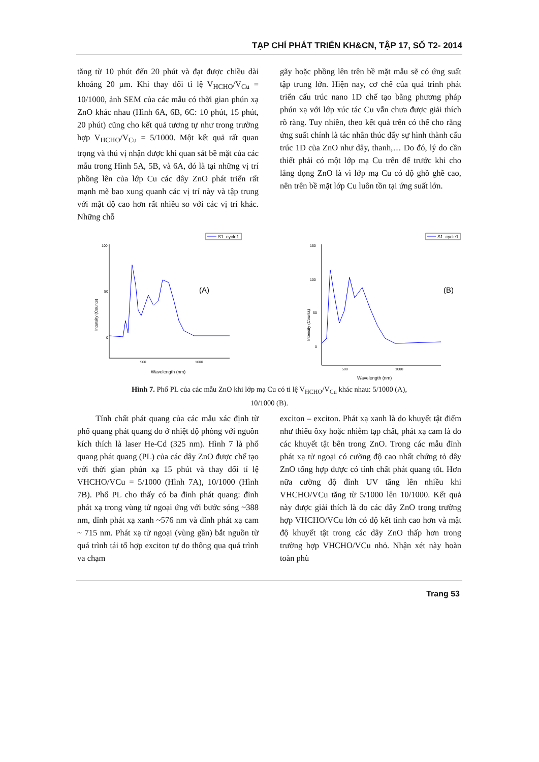TẠP CHÍ PHÁT TRIỂN KH&CN, TẬP 17, SỐ T2- 2014
tăng từ 10 phút đến 20 phút và đạt được chiều dài khoảng 20 µm. Khi thay đổi tỉ lệ V<sub>HCHO</sub>/V<sub>Cu</sub> = 10/1000, ảnh SEM của các mẫu có thời gian phún xạ ZnO khác nhau (Hình 6A, 6B, 6C: 10 phút, 15 phút, 20 phút) cũng cho kết quả tương tự như trong trường hợp V<sub>HCHO</sub>/V<sub>Cu</sub> = 5/1000. Một kết quả rất quan trọng và thú vị nhận được khi quan sát bề mặt của các mẫu trong Hình 5A, 5B, và 6A, đó là tại những vị trí phồng lên của lớp Cu các dây ZnO phát triển rất mạnh mẽ bao xung quanh các vị trí này và tập trung với mật độ cao hơn rất nhiều so với các vị trí khác. Những chỗ
gãy hoặc phồng lên trên bề mặt mẫu sẽ có ứng suất tập trung lớn. Hiện nay, cơ chế của quá trình phát triển cấu trúc nano 1D chế tạo bằng phương pháp phún xạ với lớp xúc tác Cu vẫn chưa được giải thích rõ ràng. Tuy nhiên, theo kết quả trên có thể cho rằng ứng suất chính là tác nhân thúc đẩy sự hình thành cấu trúc 1D của ZnO như dây, thanh,… Do đó, lý do cần thiết phải có một lớp mạ Cu trên đế trước khi cho lắng đọng ZnO là vì lớp mạ Cu có độ ghồ ghề cao, nên trên bề mặt lớp Cu luôn tồn tại ứng suất lớn.
S1_cycle1
100
50
0
500
1000
Wavelength (nm)
Intensity (Counts)
(A)
S1_cycle1
150
100
50
0
500
1000
Wavelength (nm)
Intensity (Counts)
(B)
Hình 7. Phổ PL của các mẫu ZnO khi lớp mạ Cu có tỉ lệ V<sub>HCHO</sub>/V<sub>Cu</sub> khác nhau: 5/1000 (A),
10/1000 (B).
Tính chất phát quang của các mẫu xác định từ phổ quang phát quang đo ở nhiệt độ phòng với nguồn kích thích là laser He-Cd (325 nm). Hình 7 là phổ quang phát quang (PL) của các dây ZnO được chế tạo với thời gian phún xạ 15 phút và thay đổi tỉ lệ VHCHO/VCu = 5/1000 (Hình 7A), 10/1000 (Hình 7B). Phổ PL cho thấy có ba đỉnh phát quang: đỉnh phát xạ trong vùng tử ngoại ứng với bước sóng ~388 nm, đỉnh phát xạ xanh ~576 nm và đỉnh phát xạ cam ~ 715 nm. Phát xạ tử ngoại (vùng gần) bắt nguồn từ quá trình tái tổ hợp exciton tự do thông qua quá trình va chạm
exciton – exciton. Phát xạ xanh là do khuyết tật điểm như thiếu ôxy hoặc nhiễm tạp chất, phát xạ cam là do các khuyết tật bên trong ZnO. Trong các mẫu đỉnh phát xạ tử ngoại có cường độ cao nhất chứng tỏ dây ZnO tổng hợp được có tính chất phát quang tốt. Hơn nữa cường độ đỉnh UV tăng lên nhiều khi VHCHO/VCu tăng từ 5/1000 lên 10/1000. Kết quả này được giải thích là do các dây ZnO trong trường hợp VHCHO/VCu lớn có độ kết tinh cao hơn và mật độ khuyết tật trong các dây ZnO thấp hơn trong trường hợp VHCHO/VCu nhỏ. Nhận xét này hoàn toàn phù
Trang 53